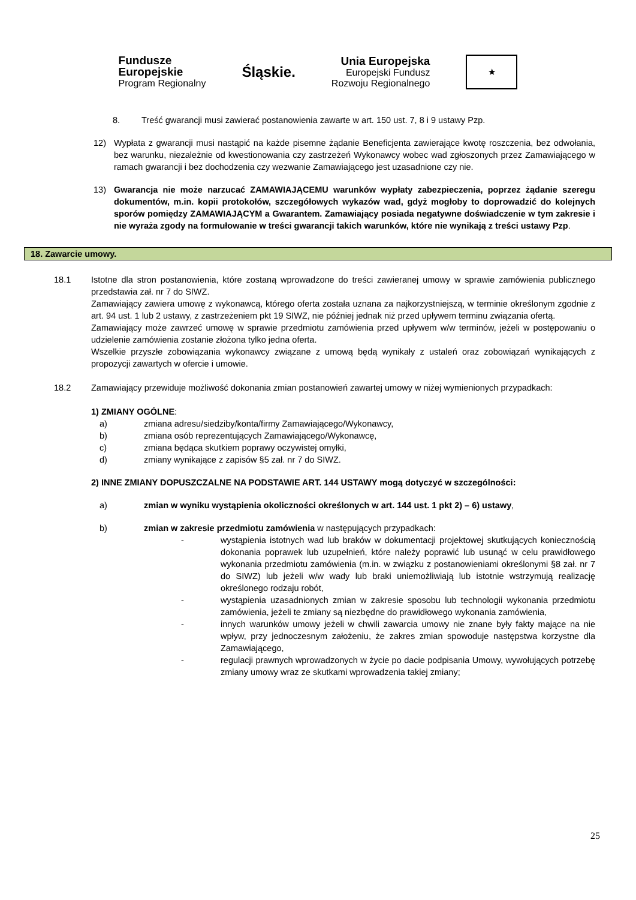Fundusze
Europejskie
Program Regionalny
Śląskie.
Unia Europejska
Europejski Fundusz
Rozwoju Regionalnego
★
8. Treść gwarancji musi zawierać postanowienia zawarte w art. 150 ust. 7, 8 i 9 ustawy Pzp.
12) Wypłata z gwarancji musi nastąpić na każde pisemne żądanie Beneficjenta zawierające kwotę roszczenia, bez odwołania, bez warunku, niezależnie od kwestionowania czy zastrzeżeń Wykonawcy wobec wad zgłoszonych przez Zamawiającego w ramach gwarancji i bez dochodzenia czy wezwanie Zamawiającego jest uzasadnione czy nie.
13) Gwarancja nie może narzucać ZAMAWIAJĄCEMU warunków wypłaty zabezpieczenia, poprzez żądanie szeregu dokumentów, m.in. kopii protokołów, szczegółowych wykazów wad, gdyż mogłoby to doprowadzić do kolejnych sporów pomiędzy ZAMAWIAJĄCYM a Gwarantem. Zamawiający posiada negatywne doświadczenie w tym zakresie i nie wyraża zgody na formułowanie w treści gwarancji takich warunków, które nie wynikają z treści ustawy Pzp.
18. Zawarcie umowy.
18.1 Istotne dla stron postanowienia, które zostaną wprowadzone do treści zawieranej umowy w sprawie zamówienia publicznego przedstawia zał. nr 7 do SIWZ.
Zamawiający zawiera umowę z wykonawcą, którego oferta została uznana za najkorzystniejszą, w terminie określonym zgodnie z art. 94 ust. 1 lub 2 ustawy, z zastrzeżeniem pkt 19 SIWZ, nie później jednak niż przed upływem terminu związania ofertą.
Zamawiający może zawrzeć umowę w sprawie przedmiotu zamówienia przed upływem w/w terminów, jeżeli w postępowaniu o udzielenie zamówienia zostanie złożona tylko jedna oferta.
Wszelkie przyszłe zobowiązania wykonawcy związane z umową będą wynikały z ustaleń oraz zobowiązań wynikających z propozycji zawartych w ofercie i umowie.
18.2 Zamawiający przewiduje możliwość dokonania zmian postanowień zawartej umowy w niżej wymienionych przypadkach:
1) ZMIANY OGÓLNE:
a) zmiana adresu/siedziby/konta/firmy Zamawiającego/Wykonawcy,
b) zmiana osób reprezentujących Zamawiającego/Wykonawcę,
c) zmiana będąca skutkiem poprawy oczywistej omyłki,
d) zmiany wynikające z zapisów §5 zał. nr 7 do SIWZ.
2) INNE ZMIANY DOPUSZCZALNE NA PODSTAWIE ART. 144 USTAWY mogą dotyczyć w szczególności:
a) zmian w wyniku wystąpienia okoliczności określonych w art. 144 ust. 1 pkt 2) – 6) ustawy,
b) zmian w zakresie przedmiotu zamówienia w następujących przypadkach:
- wystąpienia istotnych wad lub braków w dokumentacji projektowej skutkujących koniecznością dokonania poprawek lub uzupełnień, które należy poprawić lub usunąć w celu prawidłowego wykonania przedmiotu zamówienia (m.in. w związku z postanowieniami określonymi §8 zał. nr 7 do SIWZ) lub jeżeli w/w wady lub braki uniemożliwiają lub istotnie wstrzymują realizację określonego rodzaju robót,
- wystąpienia uzasadnionych zmian w zakresie sposobu lub technologii wykonania przedmiotu zamówienia, jeżeli te zmiany są niezbędne do prawidłowego wykonania zamówienia,
- innych warunków umowy jeżeli w chwili zawarcia umowy nie znane były fakty mające na nie wpływ, przy jednoczesnym założeniu, że zakres zmian spowoduje następstwa korzystne dla Zamawiającego,
- regulacji prawnych wprowadzonych w życie po dacie podpisania Umowy, wywołujących potrzebę zmiany umowy wraz ze skutkami wprowadzenia takiej zmiany;
25